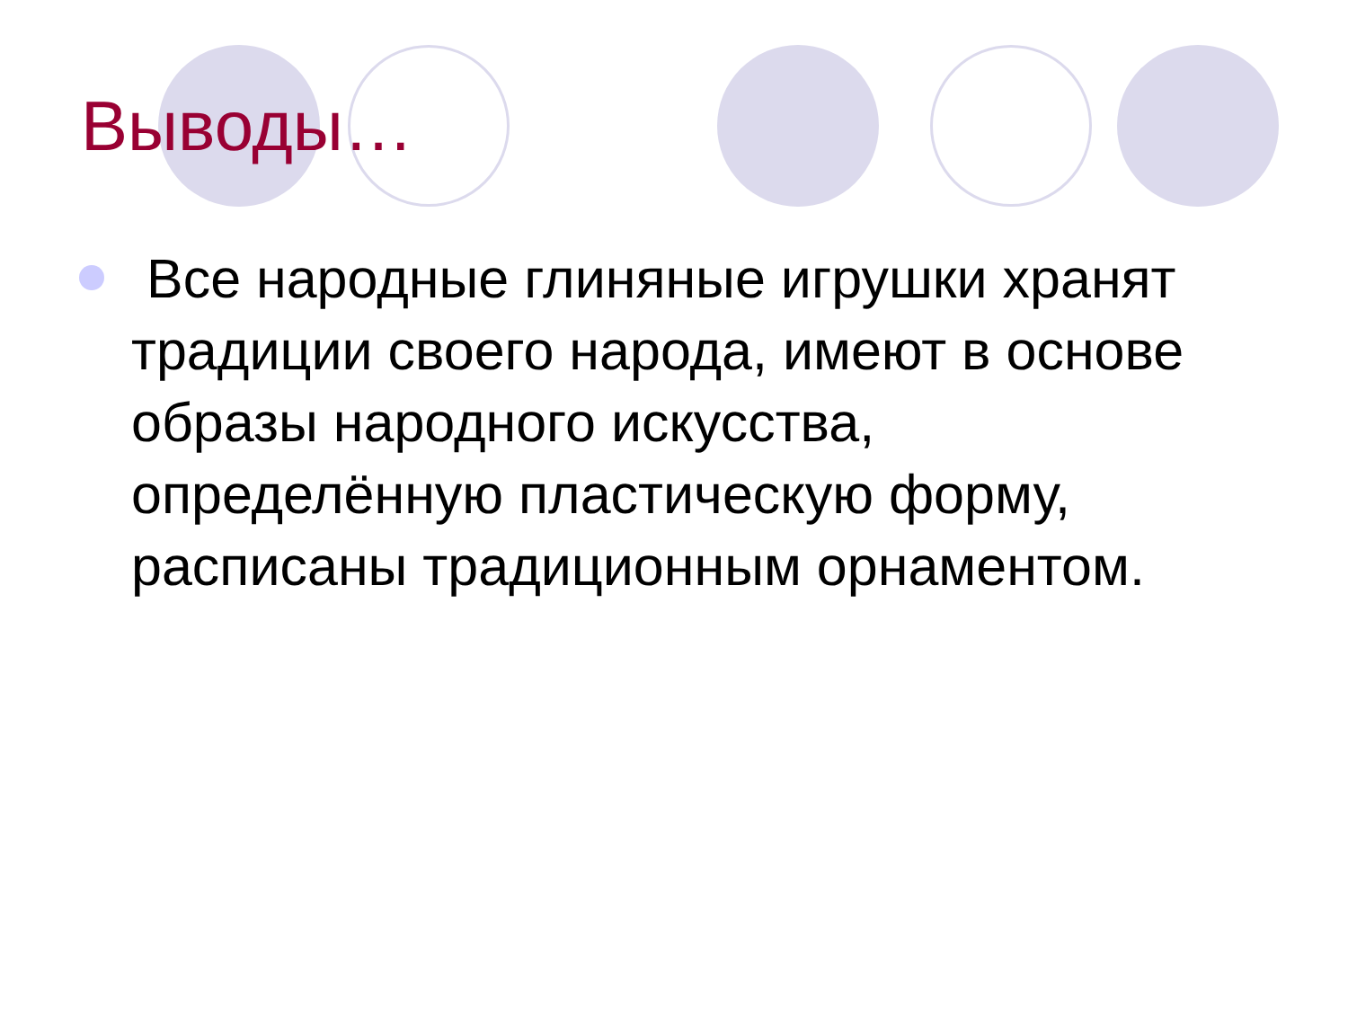Выводы…
Все народные глиняные игрушки хранят традиции своего народа, имеют в основе образы народного искусства, определённую пластическую форму, расписаны традиционным орнаментом.